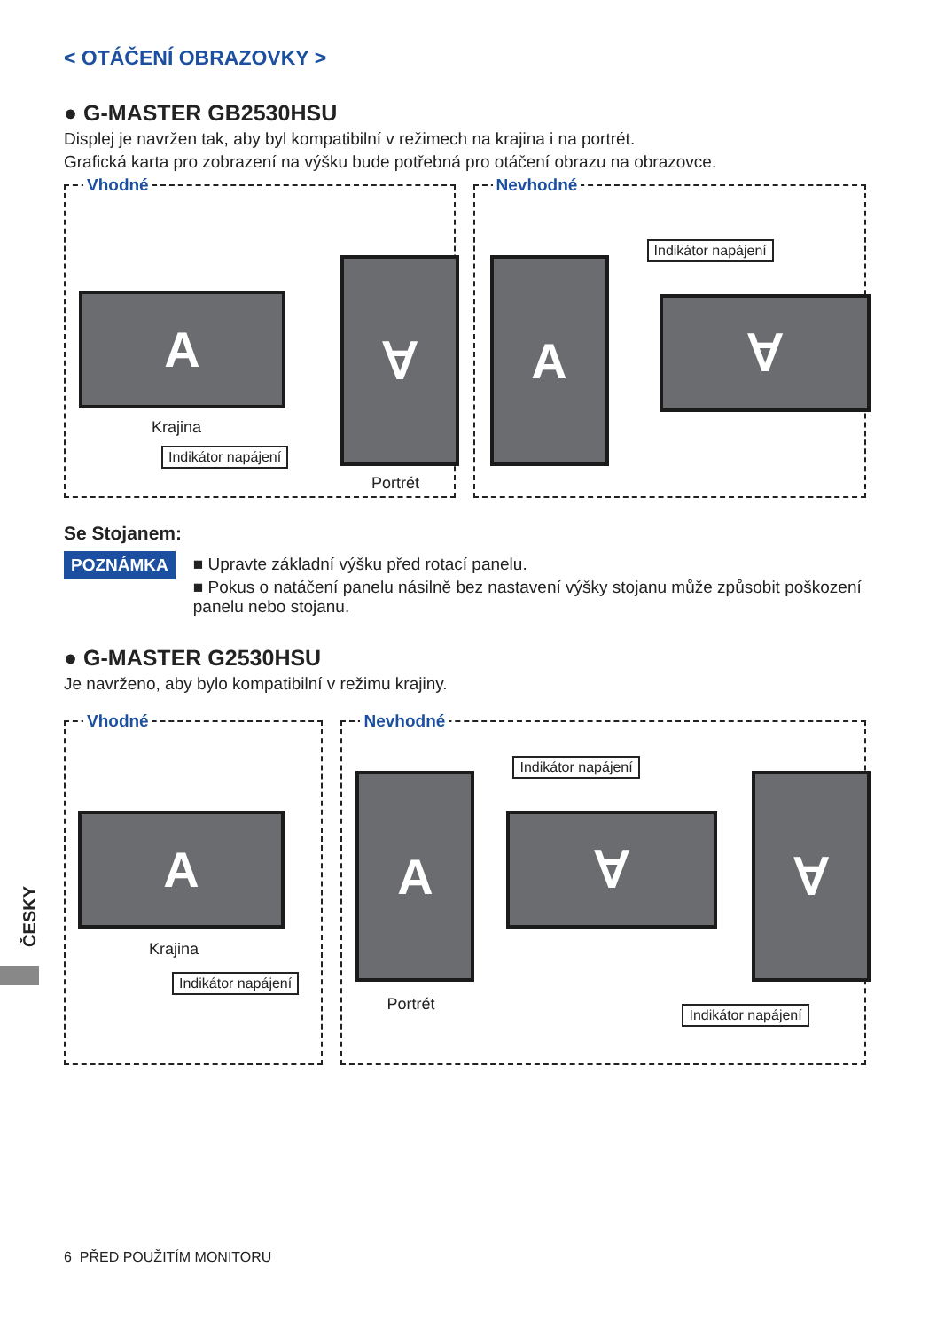< OTÁČENÍ OBRAZOVKY >
● G-MASTER GB2530HSU
Displej je navržen tak, aby byl kompatibilní v režimech na krajina i na portrét.
Grafická karta pro zobrazení na výšku bude potřebná pro otáčení obrazu na obrazovce.
Vhodné
A
Krajina
Indikátor napájení
∀
Portrét
Nevhodné
A
Indikátor napájení
∀
Se Stojanem:
POZNÁMKA ■ Upravte základní výšku před rotací panelu.
■ Pokus o natáčení panelu násilně bez nastavení výšky stojanu může způsobit poškození panelu nebo stojanu.
● G-MASTER G2530HSU
Je navrženo, aby bylo kompatibilní v režimu krajiny.
Vhodné
A
Krajina
Indikátor napájení
Nevhodné
A
Portrét
Indikátor napájení
∀
∀
Indikátor napájení
ČESKY
6 PŘED POUŽITÍM MONITORU